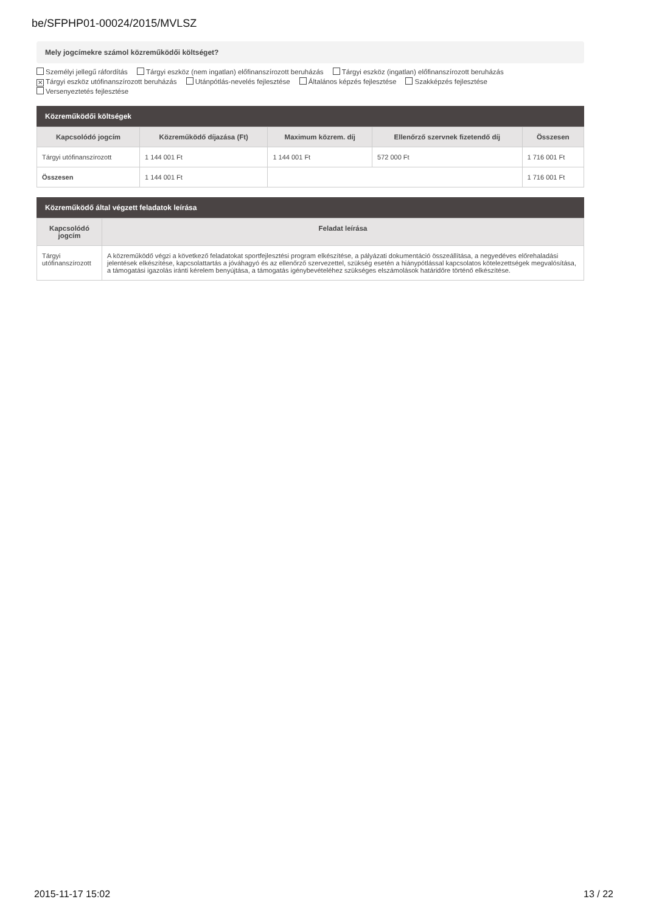be/SFPHP01-00024/2015/MVLSZ
Mely jogcímekre számol közreműködői költséget?
Személyi jellegű ráfordítás Tárgyi eszköz (nem ingatlan) előfinanszírozott beruházás Tárgyi eszköz (ingatlan) előfinanszírozott beruházás
✕ Tárgyi eszköz utófinanszírozott beruházás Utánpótlás-nevelés fejlesztése Általános képzés fejlesztése Szakképzés fejlesztése
Versenyeztetés fejlesztése
Közreműködői költségek
| Kapcsolódó jogcím | Közreműködő díjazása (Ft) | Maximum közrem. díj | Ellenőrző szervnek fizetendő díj | Összesen |
| --- | --- | --- | --- | --- |
| Tárgyi utófinanszírozott | 1 144 001 Ft | 1 144 001 Ft | 572 000 Ft | 1 716 001 Ft |
| Összesen | 1 144 001 Ft | | | 1 716 001 Ft |
Közreműködő által végzett feladatok leírása
| Kapcsolódó jogcím | Feladat leírása |
| --- | --- |
| Tárgyi utófinanszírozott | A közreműködő végzi a következő feladatokat sportfejlesztési program elkészítése, a pályázati dokumentáció összeállítása, a negyedéves előrehaladási jelentések elkészítése, kapcsolattartás a jóváhagyó és az ellenőrző szervezettel, szükség esetén a hiánypótlással kapcsolatos kötelezettségek megvalósítása, a támogatási igazolás iránti kérelem benyújtása, a támogatás igénybevételéhez szükséges elszámolások határidőre történő elkészítése. |
2015-11-17 15:02 13 / 22